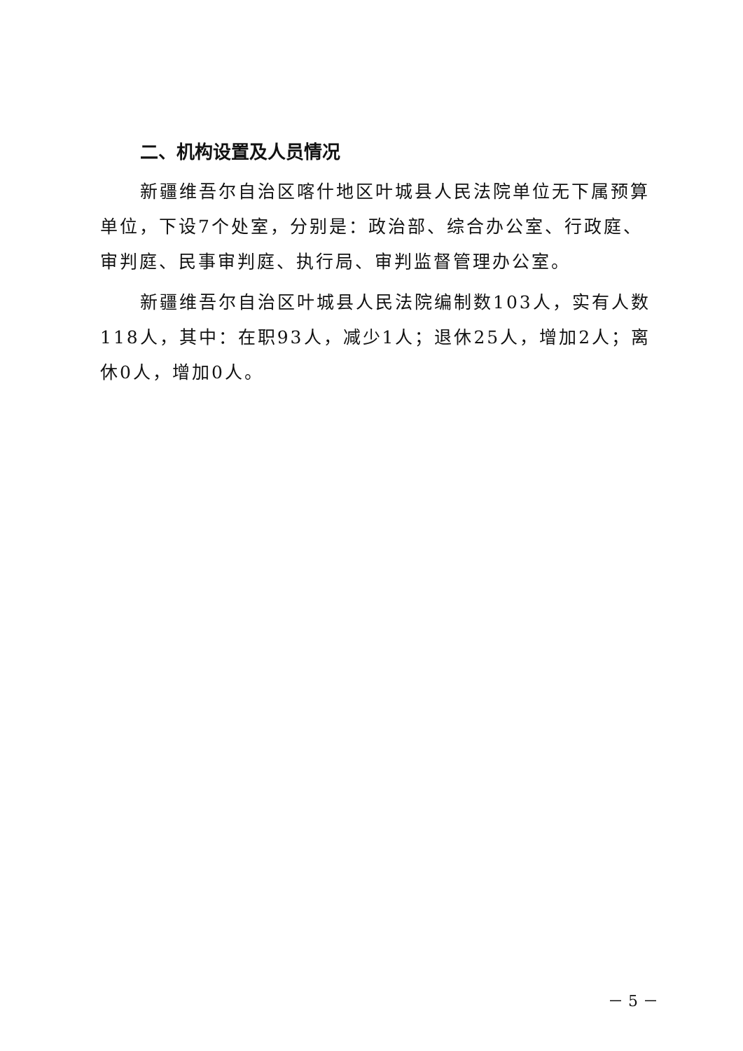二、机构设置及人员情况
新疆维吾尔自治区喀什地区叶城县人民法院单位无下属预算单位，下设7个处室，分别是：政治部、综合办公室、行政庭、审判庭、民事审判庭、执行局、审判监督管理办公室。
新疆维吾尔自治区叶城县人民法院编制数103人，实有人数118人，其中：在职93人，减少1人；退休25人，增加2人；离休0人，增加0人。
－ 5 －